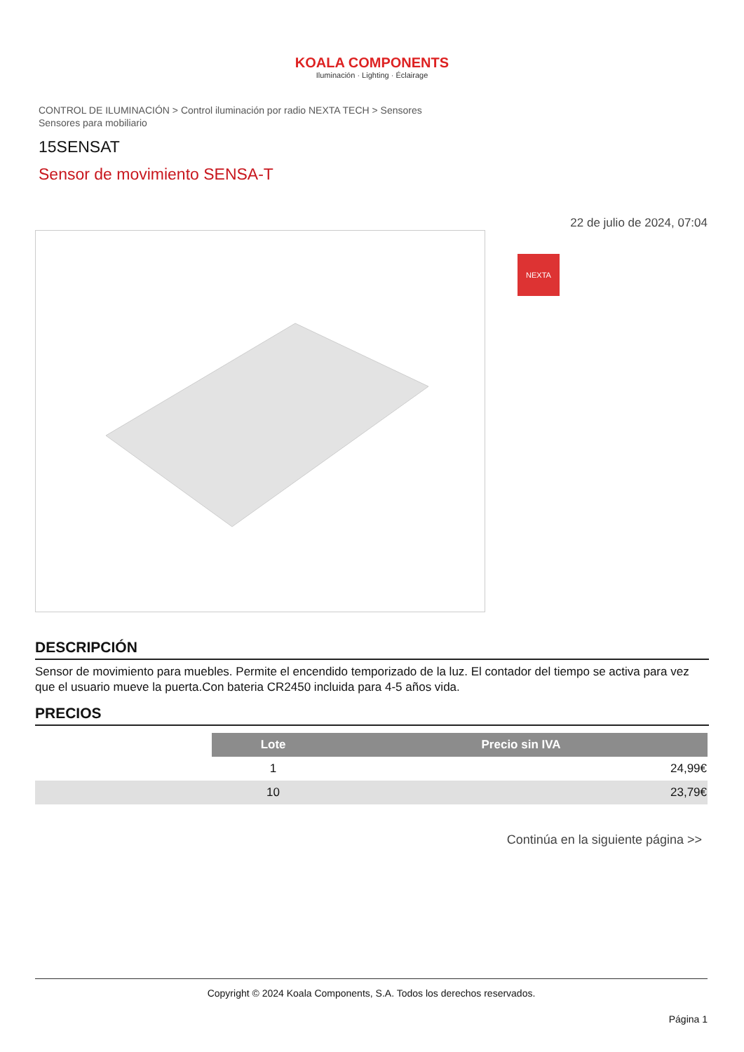KOALA COMPONENTS
Iluminación · Lighting · Éclairage
CONTROL DE ILUMINACIÓN > Control iluminación por radio NEXTA TECH > Sensores
Sensores para mobiliario
15SENSAT
Sensor de movimiento SENSA-T
22 de julio de 2024, 07:04
NEXTA
DESCRIPCIÓN
Sensor de movimiento para muebles. Permite el encendido temporizado de la luz. El contador del tiempo se activa para vez que el usuario mueve la puerta.Con bateria CR2450 incluida para 4-5 años vida.
PRECIOS
| | Lote | Precio sin IVA |
| | 1 | 24,99€ |
| | 10 | 23,79€ |
Continúa en la siguiente página >>
Copyright © 2024 Koala Components, S.A. Todos los derechos reservados.
Página 1